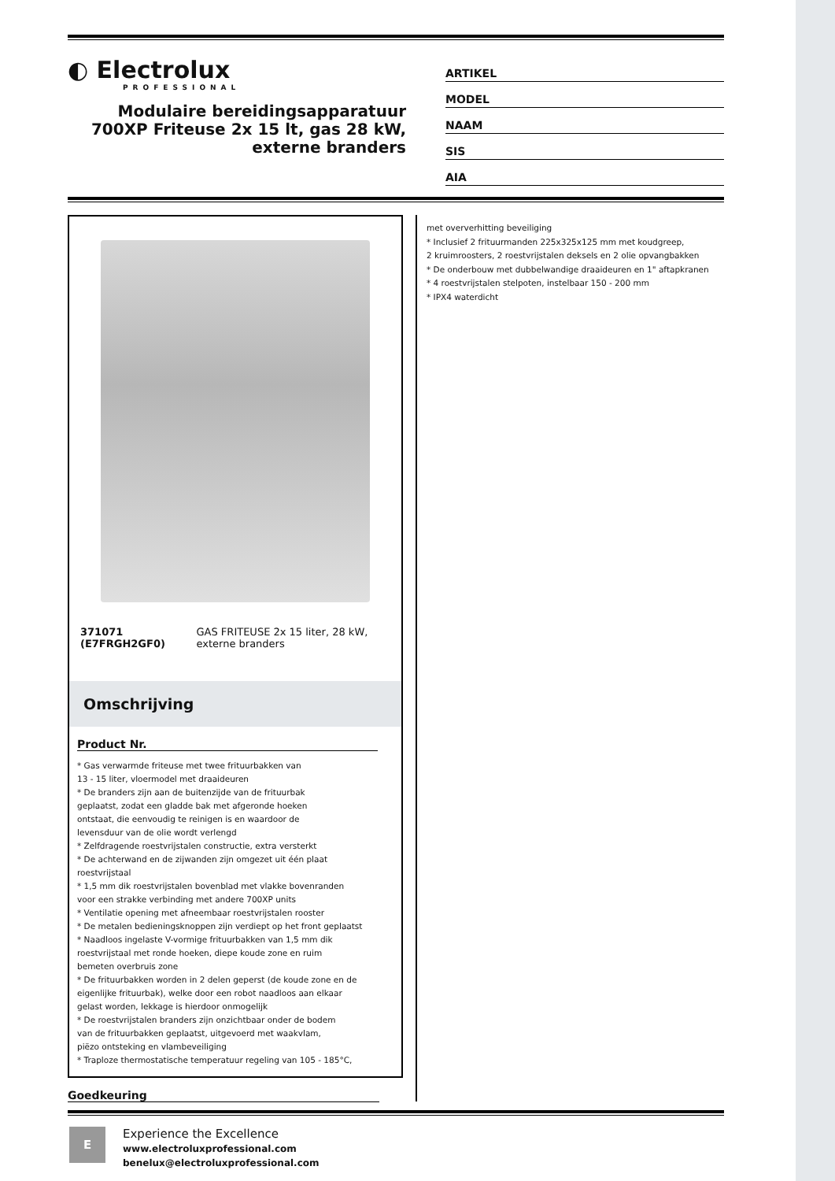◐ Electrolux
PROFESSIONAL
Modulaire bereidingsapparatuur 700XP Friteuse 2x 15 lt, gas 28 kW, externe branders
ARTIKEL
MODEL
NAAM
SIS
AIA
371071 (E7FRGH2GF0) GAS FRITEUSE 2x 15 liter, 28 kW, externe branders
Omschrijving
Product Nr.
* Gas verwarmde friteuse met twee frituurbakken van 13 - 15 liter, vloermodel met draaideuren * De branders zijn aan de buitenzijde van de frituurbak geplaatst, zodat een gladde bak met afgeronde hoeken ontstaat, die eenvoudig te reinigen is en waardoor de levensduur van de olie wordt verlengd * Zelfdragende roestvrijstalen constructie, extra versterkt * De achterwand en de zijwanden zijn omgezet uit één plaat roestvrijstaal * 1,5 mm dik roestvrijstalen bovenblad met vlakke bovenranden voor een strakke verbinding met andere 700XP units * Ventilatie opening met afneembaar roestvrijstalen rooster * De metalen bedieningsknoppen zijn verdiept op het front geplaatst * Naadloos ingelaste V-vormige frituurbakken van 1,5 mm dik roestvrijstaal met ronde hoeken, diepe koude zone en ruim bemeten overbruis zone * De frituurbakken worden in 2 delen geperst (de koude zone en de eigenlijke frituurbak), welke door een robot naadloos aan elkaar gelast worden, lekkage is hierdoor onmogelijk * De roestvrijstalen branders zijn onzichtbaar onder de bodem van de frituurbakken geplaatst, uitgevoerd met waakvlam, piëzo ontsteking en vlambeveiliging * Traploze thermostatische temperatuur regeling van 105 - 185°C,
Goedkeuring
met oververhitting beveiliging * Inclusief 2 frituurmanden 225x325x125 mm met koudgreep, 2 kruimroosters, 2 roestvrijstalen deksels en 2 olie opvangbakken * De onderbouw met dubbelwandige draaideuren en 1" aftapkranen * 4 roestvrijstalen stelpoten, instelbaar 150 - 200 mm * IPX4 waterdicht
E
Experience the Excellence
www.electroluxprofessional.com
benelux@electroluxprofessional.com